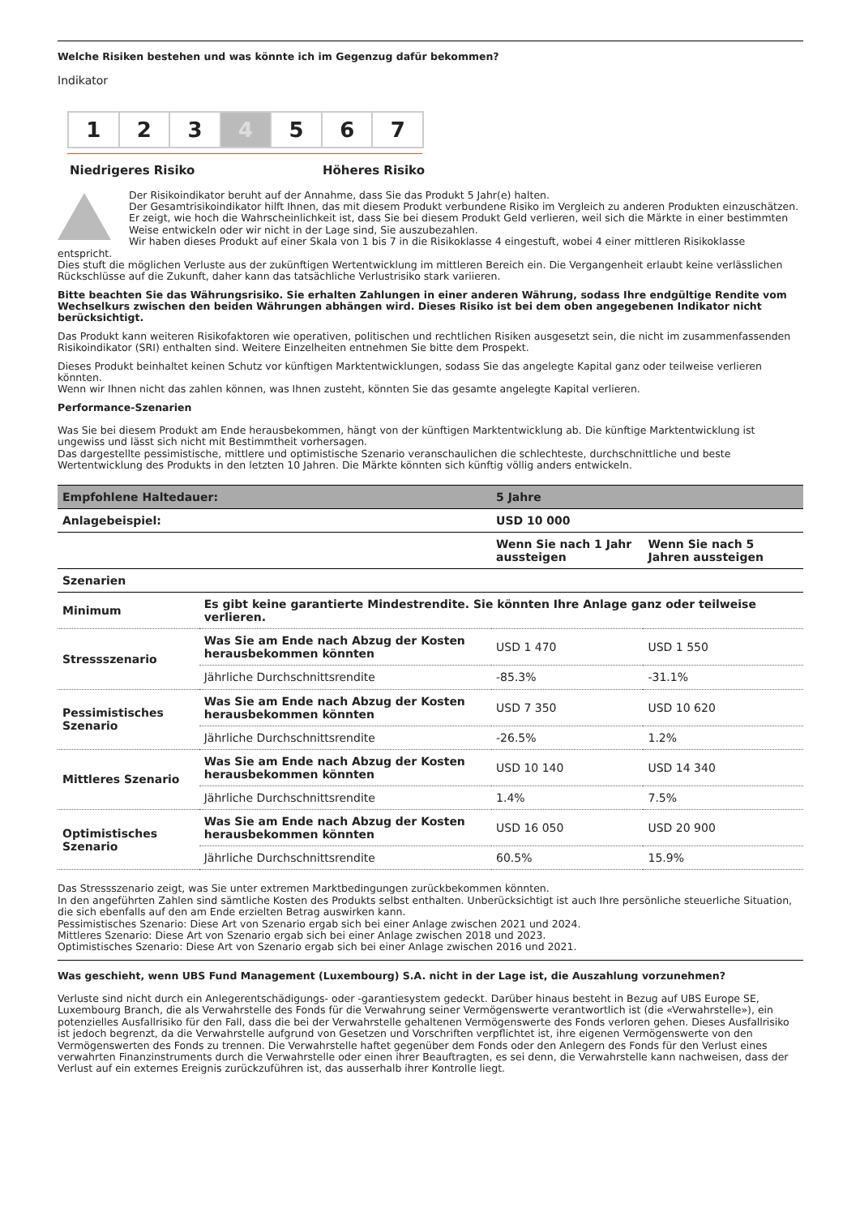Welche Risiken bestehen und was könnte ich im Gegenzug dafür bekommen?
Indikator
1 2 3 4 5 6 7
Niedrigeres Risiko Höheres Risiko
Der Risikoindikator beruht auf der Annahme, dass Sie das Produkt 5 Jahr(e) halten.
Der Gesamtrisikoindikator hilft Ihnen, das mit diesem Produkt verbundene Risiko im Vergleich zu anderen Produkten einzuschätzen. Er zeigt, wie hoch die Wahrscheinlichkeit ist, dass Sie bei diesem Produkt Geld verlieren, weil sich die Märkte in einer bestimmten Weise entwickeln oder wir nicht in der Lage sind, Sie auszubezahlen.
Wir haben dieses Produkt auf einer Skala von 1 bis 7 in die Risikoklasse 4 eingestuft, wobei 4 einer mittleren Risikoklasse
entspricht.
Dies stuft die möglichen Verluste aus der zukünftigen Wertentwicklung im mittleren Bereich ein. Die Vergangenheit erlaubt keine verlässlichen Rückschlüsse auf die Zukunft, daher kann das tatsächliche Verlustrisiko stark variieren.
Bitte beachten Sie das Währungsrisiko. Sie erhalten Zahlungen in einer anderen Währung, sodass Ihre endgültige Rendite vom Wechselkurs zwischen den beiden Währungen abhängen wird. Dieses Risiko ist bei dem oben angegebenen Indikator nicht berücksichtigt.
Das Produkt kann weiteren Risikofaktoren wie operativen, politischen und rechtlichen Risiken ausgesetzt sein, die nicht im zusammenfassenden Risikoindikator (SRI) enthalten sind. Weitere Einzelheiten entnehmen Sie bitte dem Prospekt.
Dieses Produkt beinhaltet keinen Schutz vor künftigen Marktentwicklungen, sodass Sie das angelegte Kapital ganz oder teilweise verlieren könnten.
Wenn wir Ihnen nicht das zahlen können, was Ihnen zusteht, könnten Sie das gesamte angelegte Kapital verlieren.
Performance-Szenarien
Was Sie bei diesem Produkt am Ende herausbekommen, hängt von der künftigen Marktentwicklung ab. Die künftige Marktentwicklung ist ungewiss und lässt sich nicht mit Bestimmtheit vorhersagen.
Das dargestellte pessimistische, mittlere und optimistische Szenario veranschaulichen die schlechteste, durchschnittliche und beste Wertentwicklung des Produkts in den letzten 10 Jahren. Die Märkte könnten sich künftig völlig anders entwickeln.
| Empfohlene Haltedauer: | | 5 Jahre | |
| --- | --- | --- | --- |
| Anlagebeispiel: | | USD 10 000 | |
| | | Wenn Sie nach 1 Jahr aussteigen | Wenn Sie nach 5 Jahren aussteigen |
| Szenarien | | | |
| Minimum | Es gibt keine garantierte Mindestrendite. Sie könnten Ihre Anlage ganz oder teilweise verlieren. | | |
| Stressszenario | Was Sie am Ende nach Abzug der Kosten herausbekommen könnten | USD 1 470 | USD 1 550 |
| | Jährliche Durchschnittsrendite | -85.3% | -31.1% |
| Pessimistisches Szenario | Was Sie am Ende nach Abzug der Kosten herausbekommen könnten | USD 7 350 | USD 10 620 |
| | Jährliche Durchschnittsrendite | -26.5% | 1.2% |
| Mittleres Szenario | Was Sie am Ende nach Abzug der Kosten herausbekommen könnten | USD 10 140 | USD 14 340 |
| | Jährliche Durchschnittsrendite | 1.4% | 7.5% |
| Optimistisches Szenario | Was Sie am Ende nach Abzug der Kosten herausbekommen könnten | USD 16 050 | USD 20 900 |
| | Jährliche Durchschnittsrendite | 60.5% | 15.9% |
Das Stressszenario zeigt, was Sie unter extremen Marktbedingungen zurückbekommen könnten.
In den angeführten Zahlen sind sämtliche Kosten des Produkts selbst enthalten. Unberücksichtigt ist auch Ihre persönliche steuerliche Situation, die sich ebenfalls auf den am Ende erzielten Betrag auswirken kann.
Pessimistisches Szenario: Diese Art von Szenario ergab sich bei einer Anlage zwischen 2021 und 2024.
Mittleres Szenario: Diese Art von Szenario ergab sich bei einer Anlage zwischen 2018 und 2023.
Optimistisches Szenario: Diese Art von Szenario ergab sich bei einer Anlage zwischen 2016 und 2021.
Was geschieht, wenn UBS Fund Management (Luxembourg) S.A. nicht in der Lage ist, die Auszahlung vorzunehmen?
Verluste sind nicht durch ein Anlegerentschädigungs- oder -garantiesystem gedeckt. Darüber hinaus besteht in Bezug auf UBS Europe SE, Luxembourg Branch, die als Verwahrstelle des Fonds für die Verwahrung seiner Vermögenswerte verantwortlich ist (die «Verwahrstelle»), ein potenzielles Ausfallrisiko für den Fall, dass die bei der Verwahrstelle gehaltenen Vermögenswerte des Fonds verloren gehen. Dieses Ausfallrisiko ist jedoch begrenzt, da die Verwahrstelle aufgrund von Gesetzen und Vorschriften verpflichtet ist, ihre eigenen Vermögenswerte von den Vermögenswerten des Fonds zu trennen. Die Verwahrstelle haftet gegenüber dem Fonds oder den Anlegern des Fonds für den Verlust eines verwahrten Finanzinstruments durch die Verwahrstelle oder einen ihrer Beauftragten, es sei denn, die Verwahrstelle kann nachweisen, dass der Verlust auf ein externes Ereignis zurückzuführen ist, das ausserhalb ihrer Kontrolle liegt.